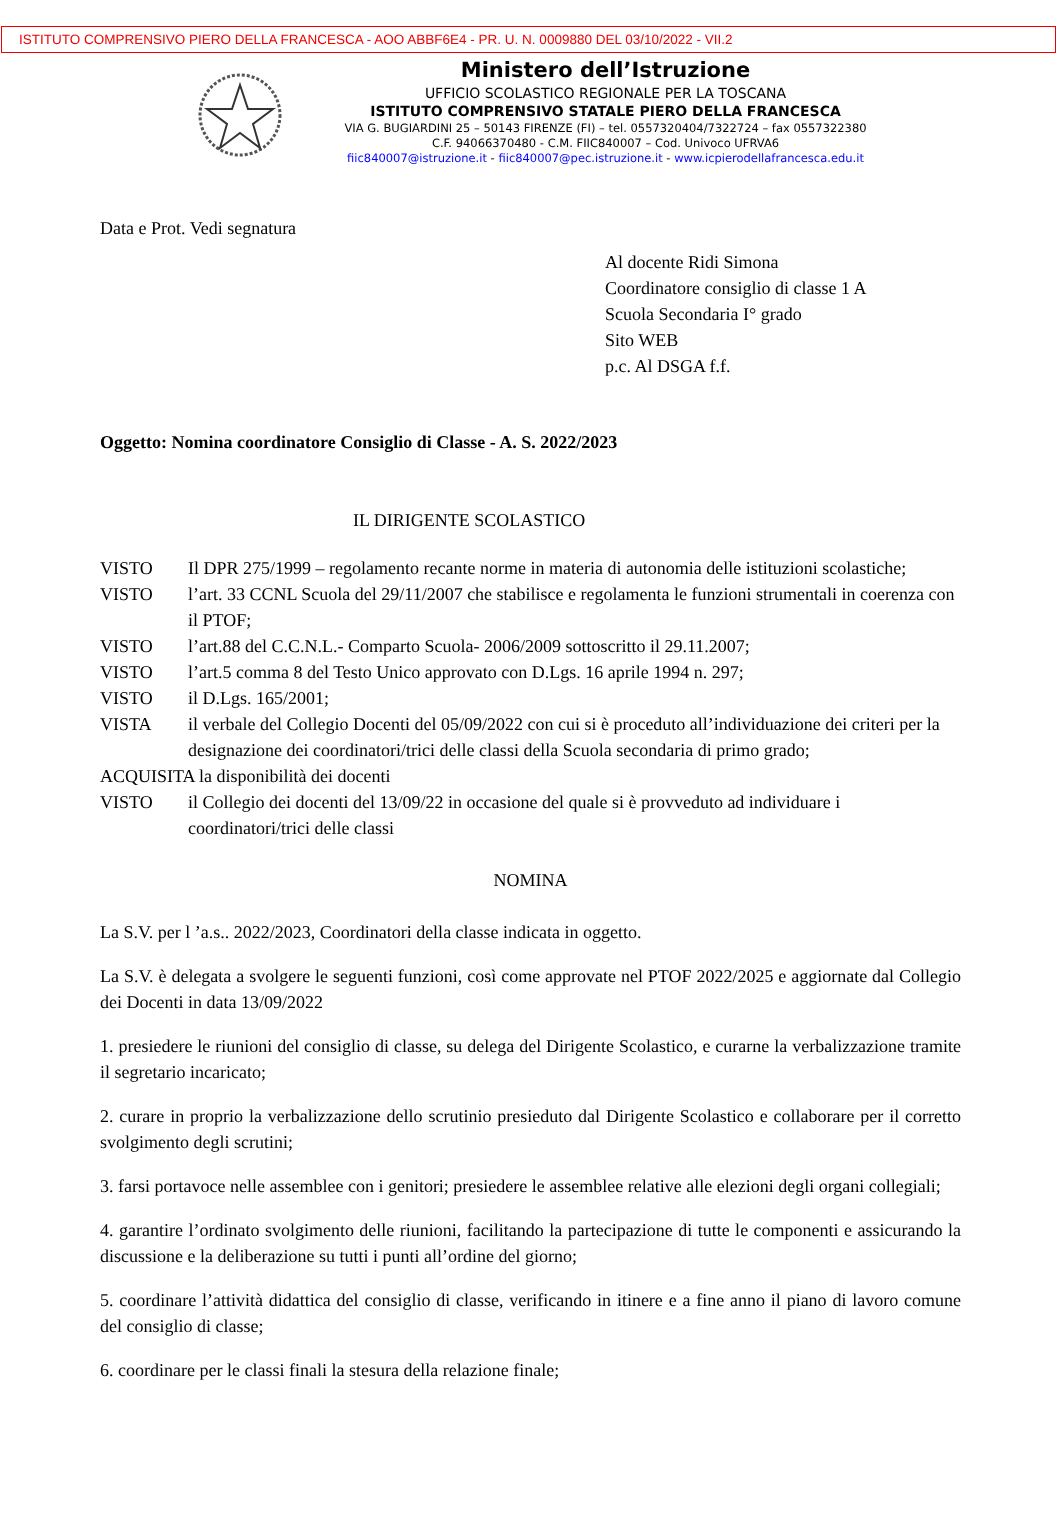ISTITUTO COMPRENSIVO PIERO DELLA FRANCESCA - AOO ABBF6E4 - PR. U. N. 0009880 DEL 03/10/2022 - VII.2
Ministero dell’Istruzione
UFFICIO SCOLASTICO REGIONALE PER LA TOSCANA
ISTITUTO COMPRENSIVO STATALE PIERO DELLA FRANCESCA
VIA G. BUGIARDINI 25 – 50143 FIRENZE (FI) – tel. 0557320404/7322724 – fax 0557322380
C.F. 94066370480 - C.M. FIIC840007 – Cod. Univoco UFRVA6
fiic840007@istruzione.it - fiic840007@pec.istruzione.it - www.icpierodellafrancesca.edu.it
Data e Prot. Vedi segnatura
Al docente Ridi Simona
Coordinatore consiglio di classe 1 A
Scuola Secondaria I° grado
Sito WEB
p.c. Al DSGA f.f.
Oggetto: Nomina coordinatore Consiglio di Classe - A. S. 2022/2023
IL DIRIGENTE SCOLASTICO
VISTO Il DPR 275/1999 – regolamento recante norme in materia di autonomia delle istituzioni scolastiche;
VISTO l’art. 33 CCNL Scuola del 29/11/2007 che stabilisce e regolamenta le funzioni strumentali in coerenza con il PTOF;
VISTO l’art.88 del C.C.N.L.- Comparto Scuola- 2006/2009 sottoscritto il 29.11.2007;
VISTO l’art.5 comma 8 del Testo Unico approvato con D.Lgs. 16 aprile 1994 n. 297;
VISTO il D.Lgs. 165/2001;
VISTA il verbale del Collegio Docenti del 05/09/2022 con cui si è proceduto all’individuazione dei criteri per la designazione dei coordinatori/trici delle classi della Scuola secondaria di primo grado;
ACQUISITA la disponibilità dei docenti
VISTO il Collegio dei docenti del 13/09/22 in occasione del quale si è provveduto ad individuare i coordinatori/trici delle classi
NOMINA
La S.V. per l ’a.s.. 2022/2023, Coordinatori della classe indicata in oggetto.
La S.V. è delegata a svolgere le seguenti funzioni, così come approvate nel PTOF 2022/2025 e aggiornate dal Collegio dei Docenti in data 13/09/2022
1. presiedere le riunioni del consiglio di classe, su delega del Dirigente Scolastico, e curarne la verbalizzazione tramite il segretario incaricato;
2. curare in proprio la verbalizzazione dello scrutinio presieduto dal Dirigente Scolastico e collaborare per il corretto svolgimento degli scrutini;
3. farsi portavoce nelle assemblee con i genitori; presiedere le assemblee relative alle elezioni degli organi collegiali;
4. garantire l’ordinato svolgimento delle riunioni, facilitando la partecipazione di tutte le componenti e assicurando la discussione e la deliberazione su tutti i punti all’ordine del giorno;
5. coordinare l’attività didattica del consiglio di classe, verificando in itinere e a fine anno il piano di lavoro comune del consiglio di classe;
6. coordinare per le classi finali la stesura della relazione finale;